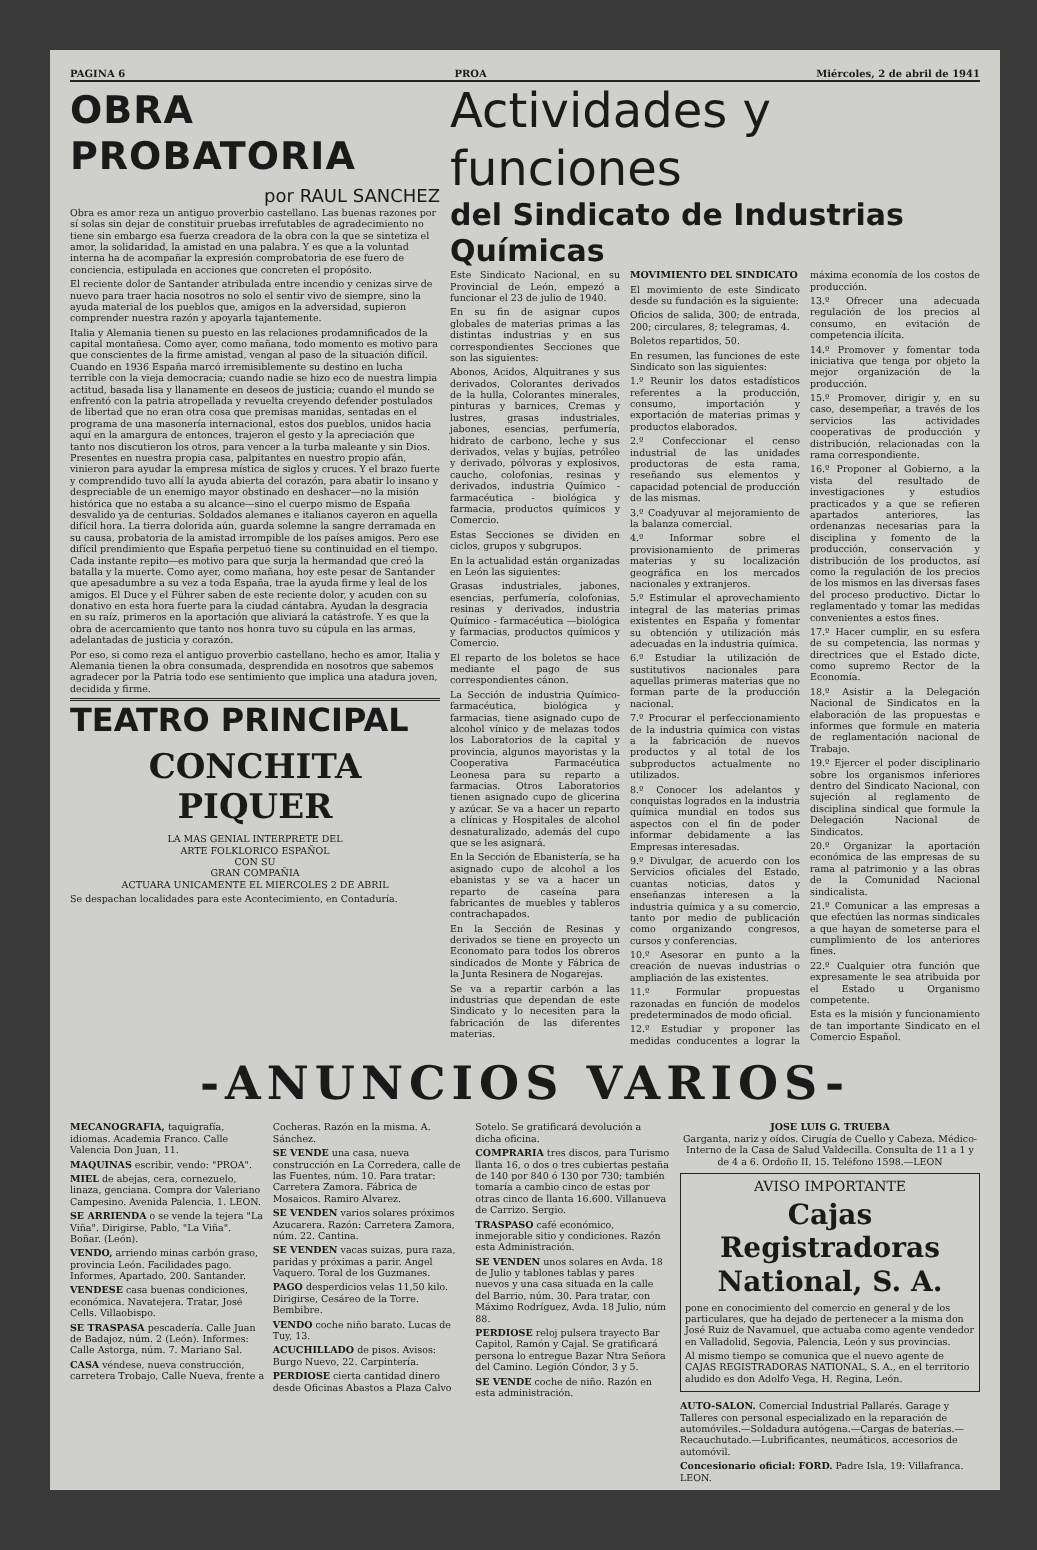PAGINA 6 PROA Miércoles, 2 de abril de 1941
OBRA PROBATORIA
por RAUL SANCHEZ
Obra es amor reza un antiguo proverbio castellano. Las buenas razones por sí solas sin dejar de constituir pruebas irrefutables de agradecimiento no tiene sin embargo esa fuerza creadora de la obra con la que se sintetiza el amor, la solidaridad, la amistad en una palabra. Y es que a la voluntad interna ha de acompañar la expresión comprobatoria de ese fuero de conciencia, estipulada en acciones que concreten el propósito.
El reciente dolor de Santander atribulada entre incendio y cenizas sirve de nuevo para traer hacia nosotros no solo el sentir vivo de siempre, sino la ayuda material de los pueblos que, amigos en la adversidad, supieron comprender nuestra razón y apoyarla tajantemente.
Italia y Alemania tienen su puesto en las relaciones prodamnificados de la capital montañesa. Como ayer, como mañana, todo momento es motivo para que conscientes de la firme amistad, vengan al paso de la situación difícil. Cuando en 1936 España marcó irremisiblemente su destino en lucha terrible con la vieja democracia; cuando nadie se hizo eco de nuestra limpia actitud, basada lisa y llanamente en deseos de justicia; cuando el mundo se enfrentó con la patria atropellada y revuelta creyendo defender postulados de libertad que no eran otra cosa que premisas manidas, sentadas en el programa de una masonería internacional, estos dos pueblos, unidos hacia aquí en la amargura de entonces, trajeron el gesto y la apreciación que tanto nos discutieron los otros, para vencer a la turba maleante y sin Dios. Presentes en nuestra propia casa, palpitantes en nuestro propio afán, vinieron para ayudar la empresa mística de siglos y cruces. Y el brazo fuerte y comprendido tuvo allí la ayuda abierta del corazón, para abatir lo insano y despreciable de un enemigo mayor obstinado en deshacer—no la misión histórica que no estaba a su alcance—sino el cuerpo mismo de España desvalido ya de centurias. Soldados alemanes e italianos cayeron en aquella difícil hora. La tierra dolorida aún, guarda solemne la sangre derramada en su causa, probatoria de la amistad irrompible de los países amigos. Pero ese difícil prendimiento que España perpetuó tiene su continuidad en el tiempo. Cada instante repito—es motivo para que surja la hermandad que creó la batalla y la muerte. Como ayer, como mañana, hoy este pesar de Santander que apesadumbre a su vez a toda España, trae la ayuda firme y leal de los amigos. El Duce y el Führer saben de este reciente dolor, y acuden con su donativo en esta hora fuerte para la ciudad cántabra. Ayudan la desgracia en su raíz, primeros en la aportación que aliviará la catástrofe. Y es que la obra de acercamiento que tanto nos honra tuvo su cúpula en las armas, adelantadas de justicia y corazón.
Por eso, si como reza el antiguo proverbio castellano, hecho es amor, Italia y Alemania tienen la obra consumada, desprendida en nosotros que sabemos agradecer por la Patria todo ese sentimiento que implica una atadura joven, decidida y firme.
TEATRO PRINCIPAL
CONCHITA PIQUER
LA MAS GENIAL INTERPRETE DEL
ARTE FOLKLORICO ESPAÑOL
CON SU
GRAN COMPAÑIA
ACTUARA UNICAMENTE EL MIERCOLES 2 DE ABRIL
Se despachan localidades para este Acontecimiento, en Contaduría.
Actividades y funciones
del Sindicato de Industrias Químicas
Este Sindicato Nacional, en su Provincial de León, empezó a funcionar el 23 de julio de 1940.
En su fin de asignar cupos globales de materias primas a las distintas industrias y en sus correspondientes Secciones que son las siguientes:
Abonos, Acidos, Alquitranes y sus derivados, Colorantes derivados de la hulla, Colorantes minerales, pinturas y barnices, Cremas y lustres, grasas industriales, jabones, esencias, perfumería, hidrato de carbono, leche y sus derivados, velas y bujías, petróleo y derivado, pólvoras y explosivos, caucho, colofonias, resinas y derivados, industria Químico - farmacéutica - biológica y farmacia, productos químicos y Comercio.
Estas Secciones se dividen en ciclos, grupos y subgrupos.
En la actualidad están organizadas en León las siguientes:
Grasas industriales, jabones, esencias, perfumería, colofonias, resinas y derivados, industria Químico - farmacéutica —biológica y farmacias, productos químicos y Comercio.
El reparto de los boletos se hace mediante el pago de sus correspondientes cánon.
La Sección de industria Químico-farmacéutica, biológica y farmacias, tiene asignado cupo de alcohol vínico y de melazas todos los Laboratorios de la capital y provincia, algunos mayoristas y la Cooperativa Farmacéutica Leonesa para su reparto a farmacias. Otros Laboratorios tienen asignado cupo de glicerina y azúcar. Se va a hacer un reparto a clínicas y Hospitales de alcohol desnaturalizado, además del cupo que se les asignará.
En la Sección de Ebanistería, se ha asignado cupo de alcohol a los ebanistas y se va a hacer un reparto de caseína para fabricantes de muebles y tableros contrachapados.
En la Sección de Resinas y derivados se tiene en proyecto un Economato para todos los obreros sindicados de Monte y Fábrica de la Junta Resinera de Nogarejas.
Se va a repartir carbón a las industrias que dependan de este Sindicato y lo necesiten para la fabricación de las diferentes materias.
MOVIMIENTO DEL SINDICATO
El movimiento de este Sindicato desde su fundación es la siguiente:
Oficios de salida, 300; de entrada, 200; circulares, 8; telegramas, 4.
Boletos repartidos, 50.
En resumen, las funciones de este Sindicato son las siguientes:
1.º Reunir los datos estadísticos referentes a la producción, consumo, importación y exportación de materias primas y productos elaborados.
2.º Confeccionar el censo industrial de las unidades productoras de esta rama, reseñando sus elementos y capacidad potencial de producción de las mismas.
3.º Coadyuvar al mejoramiento de la balanza comercial.
4.º Informar sobre el provisionamiento de primeras materias y su localización geográfica en los mercados nacionales y extranjeros.
5.º Estimular el aprovechamiento integral de las materias primas existentes en España y fomentar su obtención y utilización más adecuadas en la industria química.
6.º Estudiar la utilización de sustitutivos nacionales para aquellas primeras materias que no forman parte de la producción nacional.
7.º Procurar el perfeccionamiento de la industria química con vistas a la fabricación de nuevos productos y al total de los subproductos actualmente no utilizados.
8.º Conocer los adelantos y conquistas logrados en la industria química mundial en todos sus aspectos con el fin de poder informar debidamente a las Empresas interesadas.
9.º Divulgar, de acuerdo con los Servicios oficiales del Estado, cuantas noticias, datos y enseñanzas interesen a la industria química y a su comercio, tanto por medio de publicación como organizando congresos, cursos y conferencias.
10.º Asesorar en punto a la creación de nuevas industrias o ampliación de las existentes.
11.º Formular propuestas razonadas en función de modelos predeterminados de modo oficial.
12.º Estudiar y proponer las medidas conducentes a lograr la máxima economía de los costos de producción.
13.º Ofrecer una adecuada regulación de los precios al consumo, en evitación de competencia ilícita.
14.º Promover y fomentar toda iniciativa que tenga por objeto la mejor organización de la producción.
15.º Promover, dirigir y, en su caso, desempeñar, a través de los servicios las actividades cooperativas de producción y distribución, relacionadas con la rama correspondiente.
16.º Proponer al Gobierno, a la vista del resultado de investigaciones y estudios practicados y a que se refieren apartados anteriores, las ordenanzas necesarias para la disciplina y fomento de la producción, conservación y distribución de los productos, así como la regulación de los precios de los mismos en las diversas fases del proceso productivo. Dictar lo reglamentado y tomar las medidas convenientes a estos fines.
17.º Hacer cumplir, en su esfera de su competencia, las normas y directrices que el Estado dicte, como supremo Rector de la Economía.
18.º Asistir a la Delegación Nacional de Sindicatos en la elaboración de las propuestas e informes que formule en materia de reglamentación nacional de Trabajo.
19.º Ejercer el poder disciplinario sobre los organismos inferiores dentro del Sindicato Nacional, con sujeción al reglamento de disciplina sindical que formule la Delegación Nacional de Sindicatos.
20.º Organizar la aportación económica de las empresas de su rama al patrimonio y a las obras de la Comunidad Nacional sindicalista.
21.º Comunicar a las empresas a que efectúen las normas sindicales a que hayan de someterse para el cumplimiento de los anteriores fines.
22.º Cualquier otra función que expresamente le sea atribuida por el Estado u Organismo competente.
Esta es la misión y funcionamiento de tan importante Sindicato en el Comercio Español.
-ANUNCIOS VARIOS-
MECANOGRAFIA, taquigrafía, idiomas. Academia Franco. Calle Valencia Don Juan, 11.
MAQUINAS escribir, vendo: "PROA".
MIEL de abejas, cera, cornezuelo, linaza, genciana. Compra dor Valeriano Campesino. Avenida Palencia, 1. LEON.
SE ARRIENDA o se vende la tejera "La Viña". Dirigirse, Pablo, "La Viña". Boñar. (León).
VENDO, arriendo minas carbón graso, provincia León. Facilidades pago. Informes, Apartado, 200. Santander.
VENDESE casa buenas condiciones, económica. Navatejera. Tratar, José Cells. Villaobispo.
SE TRASPASA pescadería. Calle Juan de Badajoz, núm. 2 (León). Informes: Calle Astorga, núm. 7. Mariano Sal.
CASA véndese, nueva construcción, carretera Trobajo, Calle Nueva, frente a Cocheras. Razón en la misma. A. Sánchez.
SE VENDE una casa, nueva construcción en La Corredera, calle de las Fuentes, núm. 10. Para tratar: Carretera Zamora. Fábrica de Mosaicos. Ramiro Alvarez.
SE VENDEN varios solares próximos Azucarera. Razón: Carretera Zamora, núm. 22. Cantina.
SE VENDEN vacas suizas, pura raza, paridas y próximas a parir. Angel Vaquero. Toral de los Guzmanes.
PAGO desperdicios velas 11,50 kilo. Dirigirse, Cesáreo de la Torre. Bembibre.
VENDO coche niño barato. Lucas de Tuy, 13.
ACUCHILLADO de pisos. Avisos: Burgo Nuevo, 22. Carpintería.
PERDIOSE cierta cantidad dinero desde Oficinas Abastos a Plaza Calvo Sotelo. Se gratificará devolución a dicha oficina.
COMPRARIA tres discos, para Turismo llanta 16, o dos o tres cubiertas pestaña de 140 por 840 ó 130 por 730; también tomaría a cambio cinco de estas por otras cinco de llanta 16.600. Villanueva de Carrizo. Sergio.
TRASPASO café económico, inmejorable sitio y condiciones. Razón esta Administración.
SE VENDEN unos solares en Avda. 18 de Julio y tablones tablas y pares nuevos y una casa situada en la calle del Barrio, núm. 30. Para tratar, con Máximo Rodríguez, Avda. 18 Julio, núm 88.
PERDIOSE reloj pulsera trayecto Bar Capitol, Ramón y Cajal. Se gratificará persona lo entregue Bazar Ntra Señora del Camino. Legión Cóndor, 3 y 5.
SE VENDE coche de niño. Razón en esta administración.
JOSE LUIS G. TRUEBA
Garganta, nariz y oídos. Cirugía de Cuello y Cabeza. Médico-Interno de la Casa de Salud Valdecilla. Consulta de 11 a 1 y de 4 a 6. Ordoño II, 15. Teléfono 1598.—LEON
AVISO IMPORTANTE
Cajas Registradoras National, S. A.
pone en conocimiento del comercio en general y de los particulares, que ha dejado de pertenecer a la misma don José Ruiz de Navamuel, que actuaba como agente vendedor en Valladolid, Segovia, Palencia, León y sus provincias.
Al mismo tiempo se comunica que el nuevo agente de CAJAS REGISTRADORAS NATIONAL, S. A., en el territorio aludido es don Adolfo Vega, H. Regina, León.
AUTO-SALON. Comercial Industrial Pallarés. Garage y Talleres con personal especializado en la reparación de automóviles.—Soldadura autógena.—Cargas de baterías.—Recauchutado.—Lubrificantes, neumáticos, accesorios de automóvil.
Concesionario oficial: FORD. Padre Isla, 19: Villafranca. LEON.